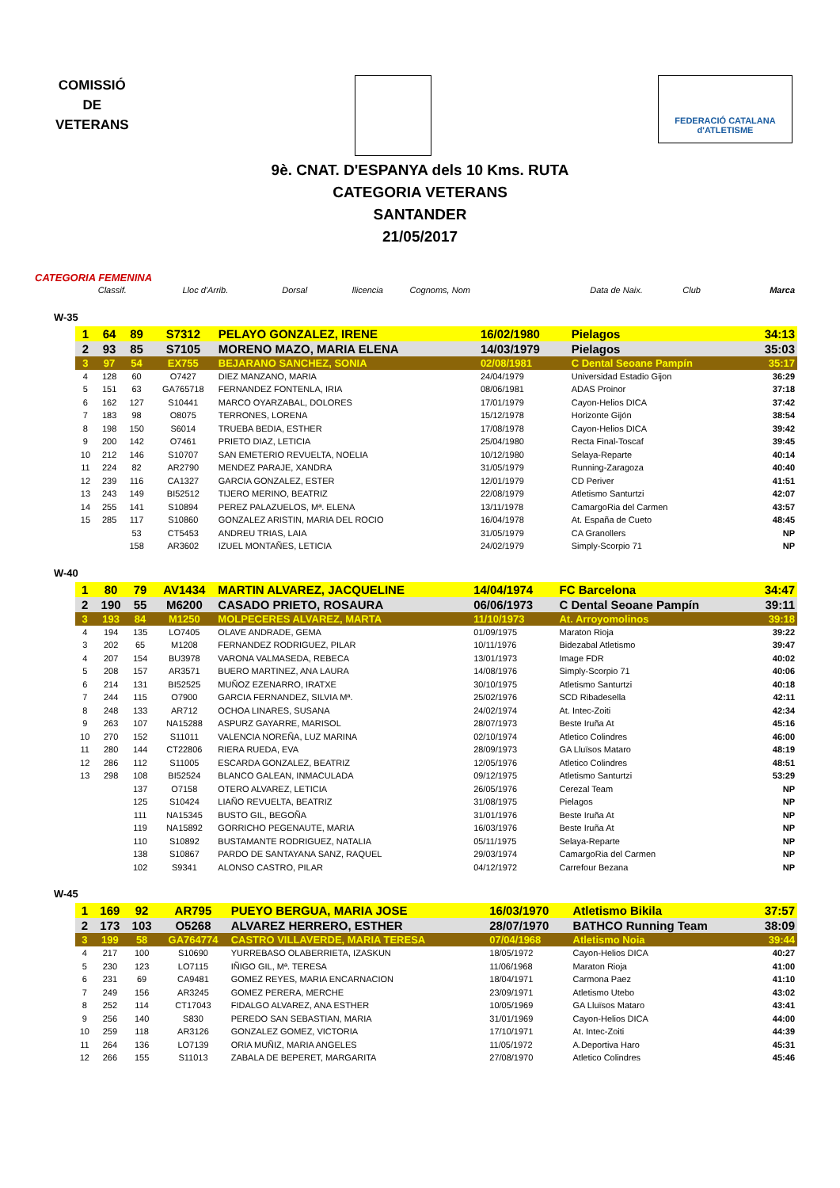COMISSIÓ
DE
VETERANS
FEDERACIÓ CATALANA d'ATLETISME
9è. CNAT. D'ESPANYA dels 10 Kms. RUTA
CATEGORIA VETERANS
SANTANDER
21/05/2017
CATEGORIA FEMENINA
| Classif. | Lloc d'Arrib. | Dorsal | llicencia | Cognoms, Nom | Data de Naix. | Club | Marca |
| --- | --- | --- | --- | --- | --- | --- | --- |
W-35
| 1 | 64 | 89 | S7312 | PELAYO GONZALEZ, IRENE | 16/02/1980 | Pielagos | 34:13 |
| 2 | 93 | 85 | S7105 | MORENO MAZO, MARIA ELENA | 14/03/1979 | Pielagos | 35:03 |
| 3 | 97 | 54 | EX755 | BEJARANO SANCHEZ, SONIA | 02/08/1981 | C Dental Seoane Pampín | 35:17 |
| 4 | 128 | 60 | O7427 | DIEZ MANZANO, MARIA | 24/04/1979 | Universidad Estadio Gijon | 36:29 |
| 5 | 151 | 63 | GA765718 | FERNANDEZ FONTENLA, IRIA | 08/06/1981 | ADAS Proinor | 37:18 |
| 6 | 162 | 127 | S10441 | MARCO OYARZABAL, DOLORES | 17/01/1979 | Cayon-Helios DICA | 37:42 |
| 7 | 183 | 98 | O8075 | TERRONES, LORENA | 15/12/1978 | Horizonte Gijón | 38:54 |
| 8 | 198 | 150 | S6014 | TRUEBA BEDIA, ESTHER | 17/08/1978 | Cayon-Helios DICA | 39:42 |
| 9 | 200 | 142 | O7461 | PRIETO DIAZ, LETICIA | 25/04/1980 | Recta Final-Toscaf | 39:45 |
| 10 | 212 | 146 | S10707 | SAN EMETERIO REVUELTA, NOELIA | 10/12/1980 | Selaya-Reparte | 40:14 |
| 11 | 224 | 82 | AR2790 | MENDEZ PARAJE, XANDRA | 31/05/1979 | Running-Zaragoza | 40:40 |
| 12 | 239 | 116 | CA1327 | GARCIA GONZALEZ, ESTER | 12/01/1979 | CD Periver | 41:51 |
| 13 | 243 | 149 | BI52512 | TIJERO MERINO, BEATRIZ | 22/08/1979 | Atletismo Santurtzi | 42:07 |
| 14 | 255 | 141 | S10894 | PEREZ PALAZUELOS, Mª. ELENA | 13/11/1978 | CamargoRia del Carmen | 43:57 |
| 15 | 285 | 117 | S10860 | GONZALEZ ARISTIN, MARIA DEL ROCIO | 16/04/1978 | At. España de Cueto | 48:45 |
| | | 53 | CT5453 | ANDREU TRIAS, LAIA | 31/05/1979 | CA Granollers | NP |
| | | 158 | AR3602 | IZUEL MONTAÑES, LETICIA | 24/02/1979 | Simply-Scorpio 71 | NP |
W-40
| 1 | 80 | 79 | AV1434 | MARTIN ALVAREZ, JACQUELINE | 14/04/1974 | FC Barcelona | 34:47 |
| 2 | 190 | 55 | M6200 | CASADO PRIETO, ROSAURA | 06/06/1973 | C Dental Seoane Pampín | 39:11 |
| 3 | 193 | 84 | M1250 | MOLPECERES ALVAREZ, MARTA | 11/10/1973 | At. Arroyomolinos | 39:18 |
| 4 | 194 | 135 | LO7405 | OLAVE ANDRADE, GEMA | 01/09/1975 | Maraton Rioja | 39:22 |
| 3 | 202 | 65 | M1208 | FERNANDEZ RODRIGUEZ, PILAR | 10/11/1976 | Bidezabal Atletismo | 39:47 |
| 4 | 207 | 154 | BU3978 | VARONA VALMASEDA, REBECA | 13/01/1973 | Image FDR | 40:02 |
| 5 | 208 | 157 | AR3571 | BUERO MARTINEZ, ANA LAURA | 14/08/1976 | Simply-Scorpio 71 | 40:06 |
| 6 | 214 | 131 | BI52525 | MUÑOZ EZENARRO, IRATXE | 30/10/1975 | Atletismo Santurtzi | 40:18 |
| 7 | 244 | 115 | O7900 | GARCIA FERNANDEZ, SILVIA Mª. | 25/02/1976 | SCD Ribadesella | 42:11 |
| 8 | 248 | 133 | AR712 | OCHOA LINARES, SUSANA | 24/02/1974 | At. Intec-Zoiti | 42:34 |
| 9 | 263 | 107 | NA15288 | ASPURZ GAYARRE, MARISOL | 28/07/1973 | Beste Iruña At | 45:16 |
| 10 | 270 | 152 | S11011 | VALENCIA NOREÑA, LUZ MARINA | 02/10/1974 | Atletico Colindres | 46:00 |
| 11 | 280 | 144 | CT22806 | RIERA RUEDA, EVA | 28/09/1973 | GA Lluïsos Mataro | 48:19 |
| 12 | 286 | 112 | S11005 | ESCARDA GONZALEZ, BEATRIZ | 12/05/1976 | Atletico Colindres | 48:51 |
| 13 | 298 | 108 | BI52524 | BLANCO GALEAN, INMACULADA | 09/12/1975 | Atletismo Santurtzi | 53:29 |
| | | 137 | O7158 | OTERO ALVAREZ, LETICIA | 26/05/1976 | Cerezal Team | NP |
| | | 125 | S10424 | LIAÑO REVUELTA, BEATRIZ | 31/08/1975 | Pielagos | NP |
| | | 111 | NA15345 | BUSTO GIL, BEGOÑA | 31/01/1976 | Beste Iruña At | NP |
| | | 119 | NA15892 | GORRICHO PEGENAUTE, MARIA | 16/03/1976 | Beste Iruña At | NP |
| | | 110 | S10892 | BUSTAMANTE RODRIGUEZ, NATALIA | 05/11/1975 | Selaya-Reparte | NP |
| | | 138 | S10867 | PARDO DE SANTAYANA SANZ, RAQUEL | 29/03/1974 | CamargoRia del Carmen | NP |
| | | 102 | S9341 | ALONSO CASTRO, PILAR | 04/12/1972 | Carrefour Bezana | NP |
W-45
| 1 | 169 | 92 | AR795 | PUEYO BERGUA, MARIA JOSE | 16/03/1970 | Atletismo Bikila | 37:57 |
| 2 | 173 | 103 | O5268 | ALVAREZ HERRERO, ESTHER | 28/07/1970 | BATHCO Running Team | 38:09 |
| 3 | 199 | 58 | GA764774 | CASTRO VILLAVERDE, MARIA TERESA | 07/04/1968 | Atletismo Noia | 39:44 |
| 4 | 217 | 100 | S10690 | YURREBASO OLABERRIETA, IZASKUN | 18/05/1972 | Cayon-Helios DICA | 40:27 |
| 5 | 230 | 123 | LO7115 | IÑIGO GIL, Mª. TERESA | 11/06/1968 | Maraton Rioja | 41:00 |
| 6 | 231 | 69 | CA9481 | GOMEZ REYES, MARIA ENCARNACION | 18/04/1971 | Carmona Paez | 41:10 |
| 7 | 249 | 156 | AR3245 | GOMEZ PERERA, MERCHE | 23/09/1971 | Atletismo Utebo | 43:02 |
| 8 | 252 | 114 | CT17043 | FIDALGO ALVAREZ, ANA ESTHER | 10/05/1969 | GA Lluïsos Mataro | 43:41 |
| 9 | 256 | 140 | S830 | PEREDO SAN SEBASTIAN, MARIA | 31/01/1969 | Cayon-Helios DICA | 44:00 |
| 10 | 259 | 118 | AR3126 | GONZALEZ GOMEZ, VICTORIA | 17/10/1971 | At. Intec-Zoiti | 44:39 |
| 11 | 264 | 136 | LO7139 | ORIA MUÑIZ, MARIA ANGELES | 11/05/1972 | A.Deportiva Haro | 45:31 |
| 12 | 266 | 155 | S11013 | ZABALA DE BEPERET, MARGARITA | 27/08/1970 | Atletico Colindres | 45:46 |